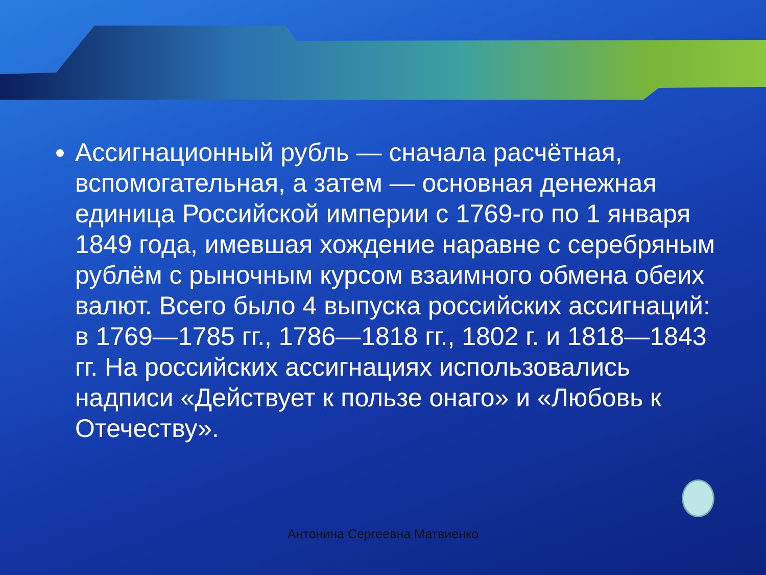Ассигнационный рубль — сначала расчётная, вспомогательная, а затем — основная денежная единица Российской империи с 1769-го по 1 января 1849 года, имевшая хождение наравне с серебряным рублём с рыночным курсом взаимного обмена обеих валют. Всего было 4 выпуска российских ассигнаций: в 1769—1785 гг., 1786—1818 гг., 1802 г. и 1818—1843 гг. На российских ассигнациях использовались надписи «Действует к пользе онаго» и «Любовь к Отечеству».
Антонина Сергеевна Матвиенко